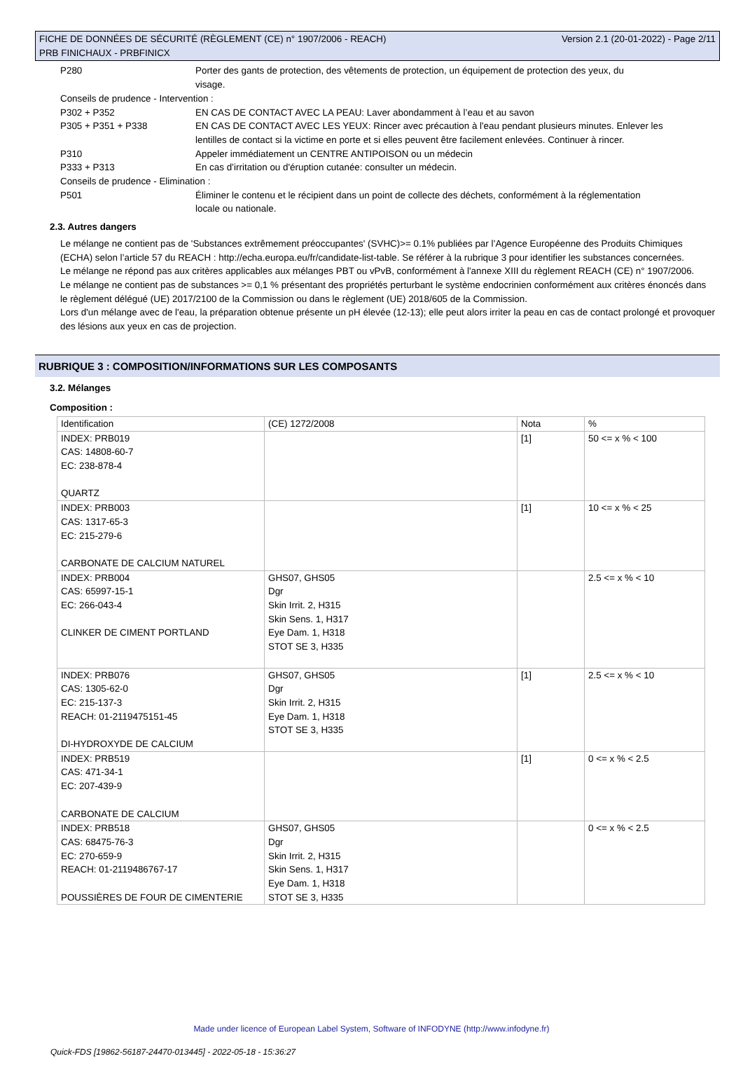FICHE DE DONNÉES DE SÉCURITÉ (RÈGLEMENT (CE) n° 1907/2006 - REACH)
PRB FINICHAUX - PRBFINICX
Version 2.1 (20-01-2022) - Page 2/11
P280
Porter des gants de protection, des vêtements de protection, un équipement de protection des yeux, du visage.
Conseils de prudence - Intervention :
P302 + P352
EN CAS DE CONTACT AVEC LA PEAU: Laver abondamment à l’eau et au savon
P305 + P351 + P338
EN CAS DE CONTACT AVEC LES YEUX: Rincer avec précaution à l'eau pendant plusieurs minutes. Enlever les lentilles de contact si la victime en porte et si elles peuvent être facilement enlevées. Continuer à rincer.
P310
Appeler immédiatement un CENTRE ANTIPOISON ou un médecin
P333 + P313
En cas d’irritation ou d'éruption cutanée: consulter un médecin.
Conseils de prudence - Elimination :
P501
Éliminer le contenu et le récipient dans un point de collecte des déchets, conformément à la réglementation locale ou nationale.
2.3. Autres dangers
Le mélange ne contient pas de 'Substances extrêmement préoccupantes' (SVHC)>= 0.1% publiées par l’Agence Européenne des Produits Chimiques (ECHA) selon l’article 57 du REACH : http://echa.europa.eu/fr/candidate-list-table. Se référer à la rubrique 3 pour identifier les substances concernées.
Le mélange ne répond pas aux critères applicables aux mélanges PBT ou vPvB, conformément à l'annexe XIII du règlement REACH (CE) n° 1907/2006.
Le mélange ne contient pas de substances >= 0,1 % présentant des propriétés perturbant le système endocrinien conformément aux critères énoncés dans le règlement délégué (UE) 2017/2100 de la Commission ou dans le règlement (UE) 2018/605 de la Commission.
Lors d'un mélange avec de l'eau, la préparation obtenue présente un pH élevée (12-13); elle peut alors irriter la peau en cas de contact prolongé et provoquer des lésions aux yeux en cas de projection.
RUBRIQUE 3 : COMPOSITION/INFORMATIONS SUR LES COMPOSANTS
3.2. Mélanges
Composition :
| Identification | (CE) 1272/2008 | Nota | % |
| INDEX: PRB019 CAS: 14808-60-7 EC: 238-878-4 QUARTZ | | [1] | 50 <= x % < 100 |
| INDEX: PRB003 CAS: 1317-65-3 EC: 215-279-6 CARBONATE DE CALCIUM NATUREL | | [1] | 10 <= x % < 25 |
| INDEX: PRB004 CAS: 65997-15-1 EC: 266-043-4 CLINKER DE CIMENT PORTLAND | GHS07, GHS05 Dgr Skin Irrit. 2, H315 Skin Sens. 1, H317 Eye Dam. 1, H318 STOT SE 3, H335 | | 2.5 <= x % < 10 |
| INDEX: PRB076 CAS: 1305-62-0 EC: 215-137-3 REACH: 01-2119475151-45 DI-HYDROXYDE DE CALCIUM | GHS07, GHS05 Dgr Skin Irrit. 2, H315 Eye Dam. 1, H318 STOT SE 3, H335 | [1] | 2.5 <= x % < 10 |
| INDEX: PRB519 CAS: 471-34-1 EC: 207-439-9 CARBONATE DE CALCIUM | | [1] | 0 <= x % < 2.5 |
| INDEX: PRB518 CAS: 68475-76-3 EC: 270-659-9 REACH: 01-2119486767-17 POUSSIÈRES DE FOUR DE CIMENTERIE | GHS07, GHS05 Dgr Skin Irrit. 2, H315 Skin Sens. 1, H317 Eye Dam. 1, H318 STOT SE 3, H335 | | 0 <= x % < 2.5 |
Made under licence of European Label System, Software of INFODYNE (http://www.infodyne.fr)
Quick-FDS [19862-56187-24470-013445] - 2022-05-18 - 15:36:27